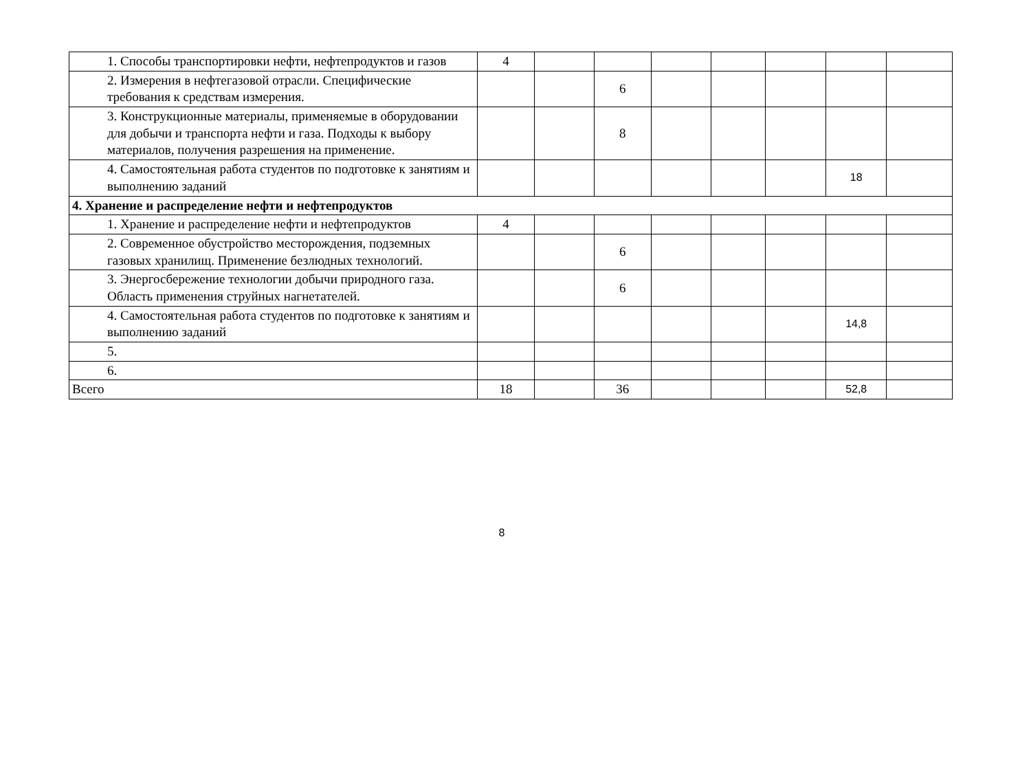| 1. Способы транспортировки нефти, нефтепродуктов и газов | 4 | | | | | | | |
| 2. Измерения в нефтегазовой отрасли. Специфические требования к средствам измерения. | | | 6 | | | | | |
| 3. Конструкционные материалы, применяемые в оборудовании для добычи и транспорта нефти и газа. Подходы к выбору материалов, получения разрешения на применение. | | | 8 | | | | | |
| 4. Самостоятельная работа студентов по подготовке к занятиям и выполнению заданий | | | | | | | 18 | |
| 4. Хранение и распределение нефти и нефтепродуктов | | | | | | | | |
| 1. Хранение и распределение нефти и нефтепродуктов | 4 | | | | | | | |
| 2. Современное обустройство месторождения, подземных газовых хранилищ. Применение безлюдных технологий. | | | 6 | | | | | |
| 3. Энергосбережение технологии добычи природного газа. Область применения струйных нагнетателей. | | | 6 | | | | | |
| 4. Самостоятельная работа студентов по подготовке к занятиям и выполнению заданий | | | | | | | 14,8 | |
| 5. | | | | | | | | |
| 6. | | | | | | | | |
| Всего | 18 | | 36 | | | | 52,8 | |
8